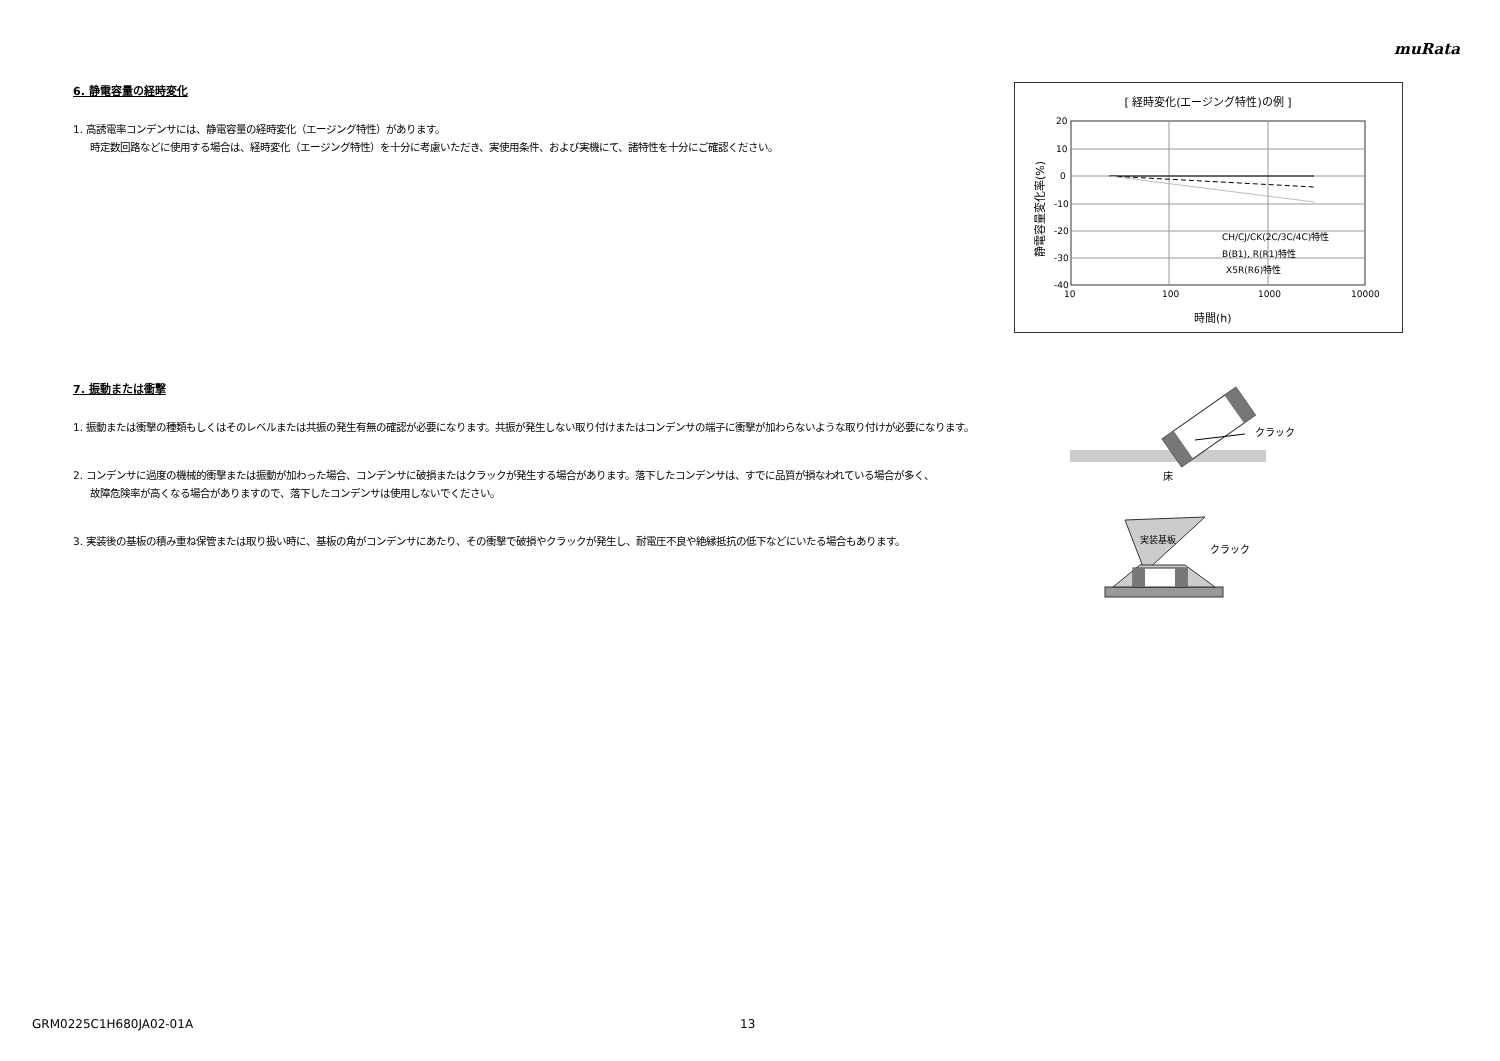muRata
6. 静電容量の経時変化
1. 高誘電率コンデンサには、静電容量の経時変化（エージング特性）があります。
時定数回路などに使用する場合は、経時変化（エージング特性）を十分に考慮いただき、実使用条件、および実機にて、諸特性を十分にご確認ください。
[ 経時変化(エージング特性)の例 ]
20
10
0
-10
-20
-30
-40
10
100
1000
10000
CH/CJ/CK(2C/3C/4C)特性
B(B1), R(R1)特性
X5R(R6)特性
時間(h)
静電容量変化率(%)
7. 振動または衝撃
1. 振動または衝撃の種類もしくはそのレベルまたは共振の発生有無の確認が必要になります。共振が発生しない取り付けまたはコンデンサの端子に衝撃が加わらないような取り付けが必要になります。
2. コンデンサに過度の機械的衝撃または振動が加わった場合、コンデンサに破損またはクラックが発生する場合があります。落下したコンデンサは、すでに品質が損なわれている場合が多く、
故障危険率が高くなる場合がありますので、落下したコンデンサは使用しないでください。
3. 実装後の基板の積み重ね保管または取り扱い時に、基板の角がコンデンサにあたり、その衝撃で破損やクラックが発生し、耐電圧不良や絶縁抵抗の低下などにいたる場合もあります。
クラック
床
実装基板
クラック
GRM0225C1H680JA02-01A 13